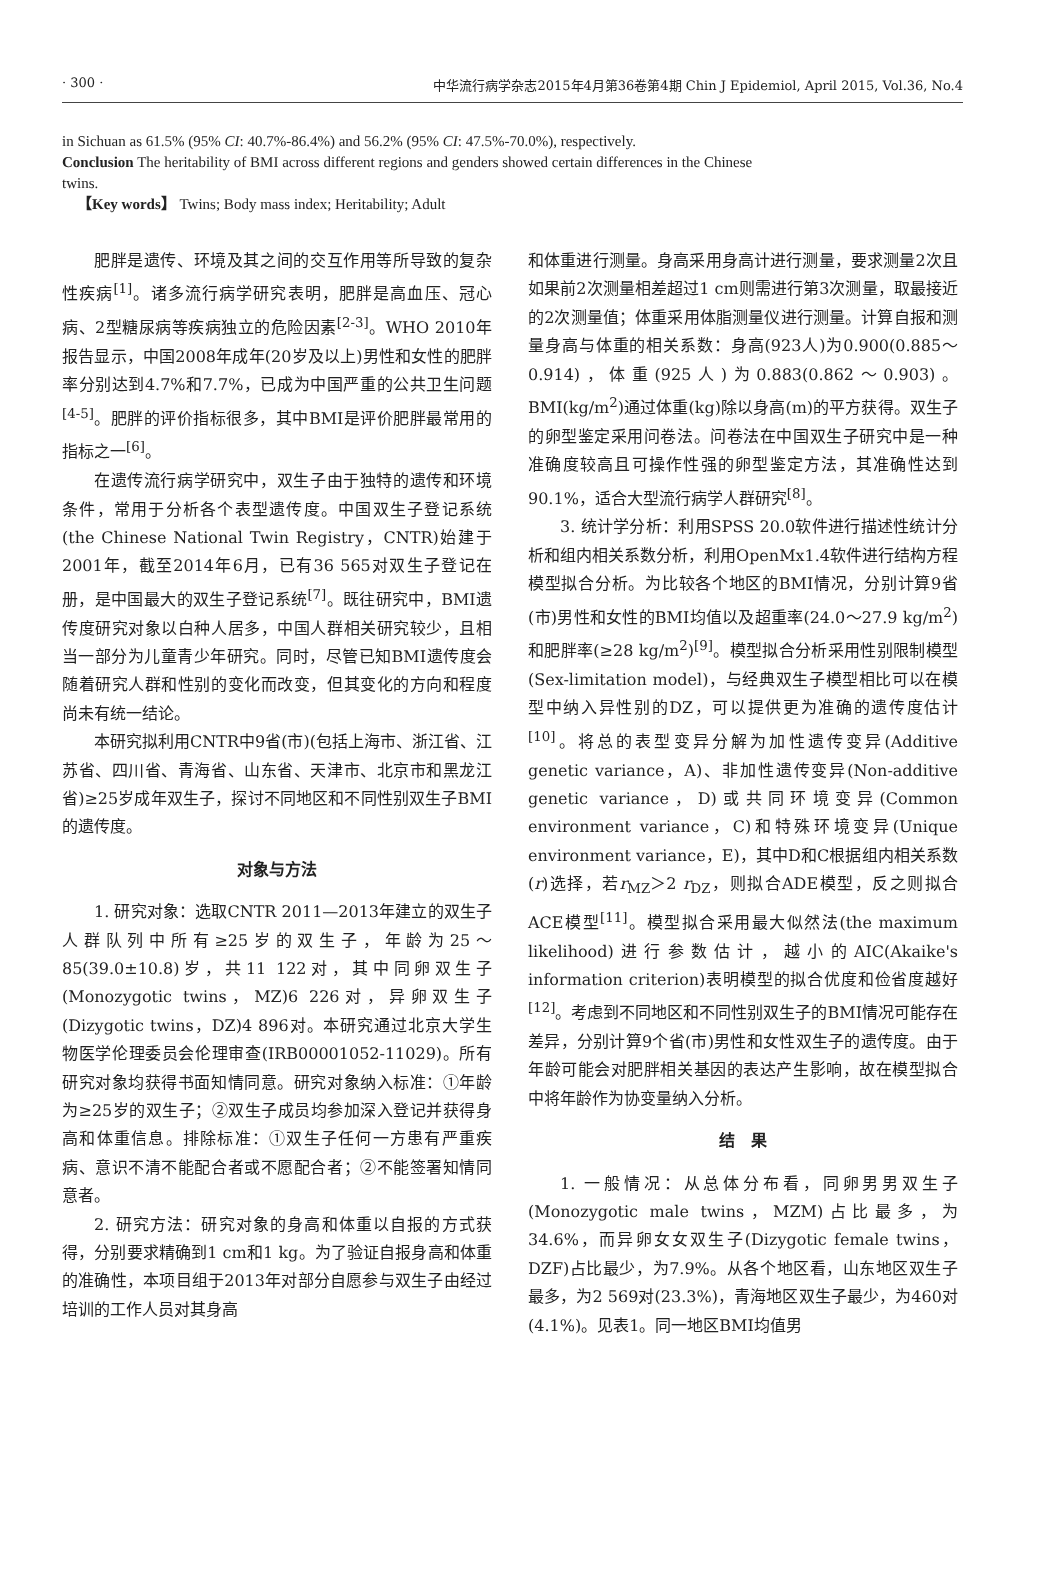· 300 · 中华流行病学杂志2015年4月第36卷第4期 Chin J Epidemiol, April 2015, Vol.36, No.4
in Sichuan as 61.5% (95% CI: 40.7%-86.4%) and 56.2% (95% CI: 47.5%-70.0%), respectively.
Conclusion The heritability of BMI across different regions and genders showed certain differences in the Chinese twins.
【Key words】 Twins; Body mass index; Heritability; Adult
肥胖是遗传、环境及其之间的交互作用等所导致的复杂性疾病<sup>[1]</sup>。诸多流行病学研究表明，肥胖是高血压、冠心病、2型糖尿病等疾病独立的危险因素<sup>[2-3]</sup>。WHO 2010年报告显示，中国2008年成年(20岁及以上)男性和女性的肥胖率分别达到4.7%和7.7%，已成为中国严重的公共卫生问题<sup>[4-5]</sup>。肥胖的评价指标很多，其中BMI是评价肥胖最常用的指标之一<sup>[6]</sup>。
在遗传流行病学研究中，双生子由于独特的遗传和环境条件，常用于分析各个表型遗传度。中国双生子登记系统(the Chinese National Twin Registry，CNTR)始建于2001年，截至2014年6月，已有36 565对双生子登记在册，是中国最大的双生子登记系统<sup>[7]</sup>。既往研究中，BMI遗传度研究对象以白种人居多，中国人群相关研究较少，且相当一部分为儿童青少年研究。同时，尽管已知BMI遗传度会随着研究人群和性别的变化而改变，但其变化的方向和程度尚未有统一结论。
本研究拟利用CNTR中9省(市)(包括上海市、浙江省、江苏省、四川省、青海省、山东省、天津市、北京市和黑龙江省)≥25岁成年双生子，探讨不同地区和不同性别双生子BMI的遗传度。
对象与方法
1. 研究对象：选取CNTR 2011—2013年建立的双生子人群队列中所有≥25岁的双生子，年龄为25～85(39.0±10.8)岁，共11 122对，其中同卵双生子(Monozygotic twins，MZ)6 226对，异卵双生子(Dizygotic twins，DZ)4 896对。本研究通过北京大学生物医学伦理委员会伦理审查(IRB00001052-11029)。所有研究对象均获得书面知情同意。研究对象纳入标准：①年龄为≥25岁的双生子；②双生子成员均参加深入登记并获得身高和体重信息。排除标准：①双生子任何一方患有严重疾病、意识不清不能配合者或不愿配合者；②不能签署知情同意者。
2. 研究方法：研究对象的身高和体重以自报的方式获得，分别要求精确到1 cm和1 kg。为了验证自报身高和体重的准确性，本项目组于2013年对部分自愿参与双生子由经过培训的工作人员对其身高
和体重进行测量。身高采用身高计进行测量，要求测量2次且如果前2次测量相差超过1 cm则需进行第3次测量，取最接近的2次测量值；体重采用体脂测量仪进行测量。计算自报和测量身高与体重的相关系数：身高(923人)为0.900(0.885～0.914)，体重(925人)为0.883(0.862～0.903)。BMI(kg/m<sup>2</sup>)通过体重(kg)除以身高(m)的平方获得。双生子的卵型鉴定采用问卷法。问卷法在中国双生子研究中是一种准确度较高且可操作性强的卵型鉴定方法，其准确性达到90.1%，适合大型流行病学人群研究<sup>[8]</sup>。
3. 统计学分析：利用SPSS 20.0软件进行描述性统计分析和组内相关系数分析，利用OpenMx1.4软件进行结构方程模型拟合分析。为比较各个地区的BMI情况，分别计算9省(市)男性和女性的BMI均值以及超重率(24.0～27.9 kg/m<sup>2</sup>)和肥胖率(≥28 kg/m<sup>2</sup>)<sup>[9]</sup>。模型拟合分析采用性别限制模型(Sex-limitation model)，与经典双生子模型相比可以在模型中纳入异性别的DZ，可以提供更为准确的遗传度估计<sup>[10]</sup>。将总的表型变异分解为加性遗传变异(Additive genetic variance，A)、非加性遗传变异(Non-additive genetic variance，D)或共同环境变异(Common environment variance，C)和特殊环境变异(Unique environment variance，E)，其中D和C根据组内相关系数(r)选择，若r<sub>MZ</sub>＞2 r<sub>DZ</sub>，则拟合ADE模型，反之则拟合ACE模型<sup>[11]</sup>。模型拟合采用最大似然法(the maximum likelihood)进行参数估计，越小的AIC(Akaike's information criterion)表明模型的拟合优度和俭省度越好<sup>[12]</sup>。考虑到不同地区和不同性别双生子的BMI情况可能存在差异，分别计算9个省(市)男性和女性双生子的遗传度。由于年龄可能会对肥胖相关基因的表达产生影响，故在模型拟合中将年龄作为协变量纳入分析。
结　果
1. 一般情况：从总体分布看，同卵男男双生子(Monozygotic male twins，MZM)占比最多，为34.6%，而异卵女女双生子(Dizygotic female twins，DZF)占比最少，为7.9%。从各个地区看，山东地区双生子最多，为2 569对(23.3%)，青海地区双生子最少，为460对(4.1%)。见表1。同一地区BMI均值男